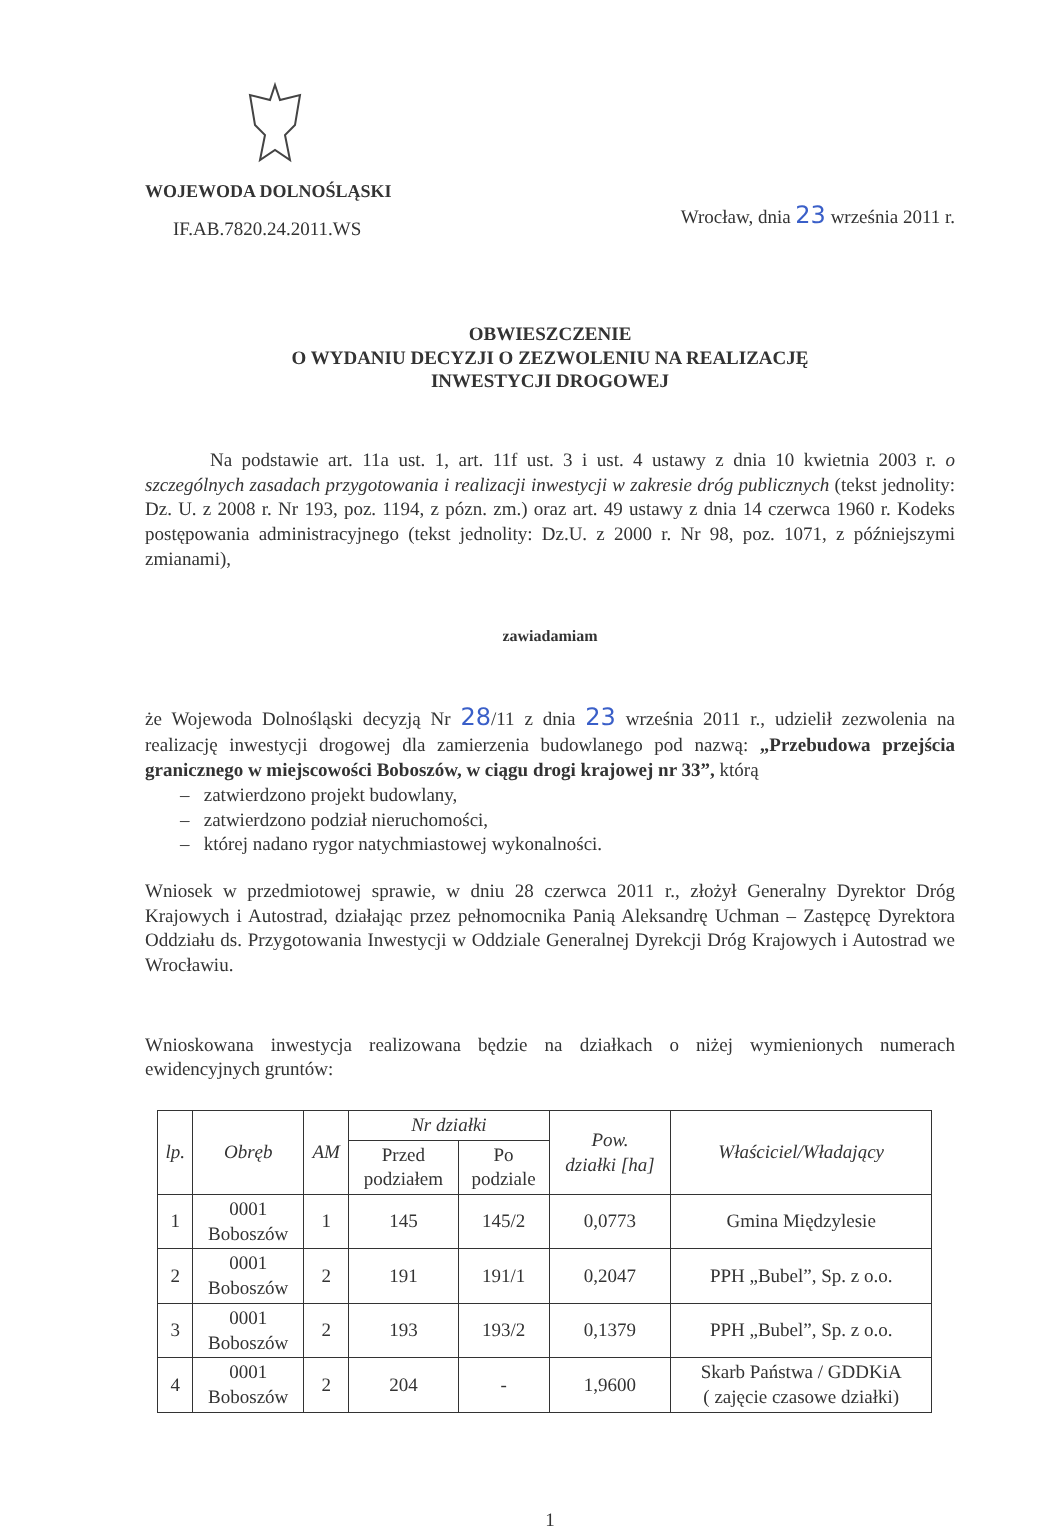WOJEWODA DOLNOŚLĄSKI
IF.AB.7820.24.2011.WS
Wrocław, dnia 23 września 2011 r.
OBWIESZCZENIE
O WYDANIU DECYZJI O ZEZWOLENIU NA REALIZACJĘ
INWESTYCJI DROGOWEJ
Na podstawie art. 11a ust. 1, art. 11f ust. 3 i ust. 4 ustawy z dnia 10 kwietnia 2003 r. o szczególnych zasadach przygotowania i realizacji inwestycji w zakresie dróg publicznych (tekst jednolity: Dz. U. z 2008 r. Nr 193, poz. 1194, z pózn. zm.) oraz art. 49 ustawy z dnia 14 czerwca 1960 r. Kodeks postępowania administracyjnego (tekst jednolity: Dz.U. z 2000 r. Nr 98, poz. 1071, z późniejszymi zmianami),
zawiadamiam
że Wojewoda Dolnośląski decyzją Nr 28/11 z dnia 23 września 2011 r., udzielił zezwolenia na realizację inwestycji drogowej dla zamierzenia budowlanego pod nazwą: „Przebudowa przejścia granicznego w miejscowości Boboszów, w ciągu drogi krajowej nr 33”, którą
– zatwierdzono projekt budowlany,
– zatwierdzono podział nieruchomości,
– której nadano rygor natychmiastowej wykonalności.
Wniosek w przedmiotowej sprawie, w dniu 28 czerwca 2011 r., złożył Generalny Dyrektor Dróg Krajowych i Autostrad, działając przez pełnomocnika Panią Aleksandrę Uchman – Zastępcę Dyrektora Oddziału ds. Przygotowania Inwestycji w Oddziale Generalnej Dyrekcji Dróg Krajowych i Autostrad we Wrocławiu.
Wnioskowana inwestycja realizowana będzie na działkach o niżej wymienionych numerach ewidencyjnych gruntów:
| lp. | Obręb | AM | Nr działki | | Pow. działki [ha] | Właściciel/Władający |
| --- | --- | --- | --- | --- | --- | --- |
| | | | Przed podziałem | Po podziale | | |
| 1 | 0001 Boboszów | 1 | 145 | 145/2 | 0,0773 | Gmina Międzylesie |
| 2 | 0001 Boboszów | 2 | 191 | 191/1 | 0,2047 | PPH „Bubel”, Sp. z o.o. |
| 3 | 0001 Boboszów | 2 | 193 | 193/2 | 0,1379 | PPH „Bubel”, Sp. z o.o. |
| 4 | 0001 Boboszów | 2 | 204 | - | 1,9600 | Skarb Państwa / GDDKiA ( zajęcie czasowe działki) |
1